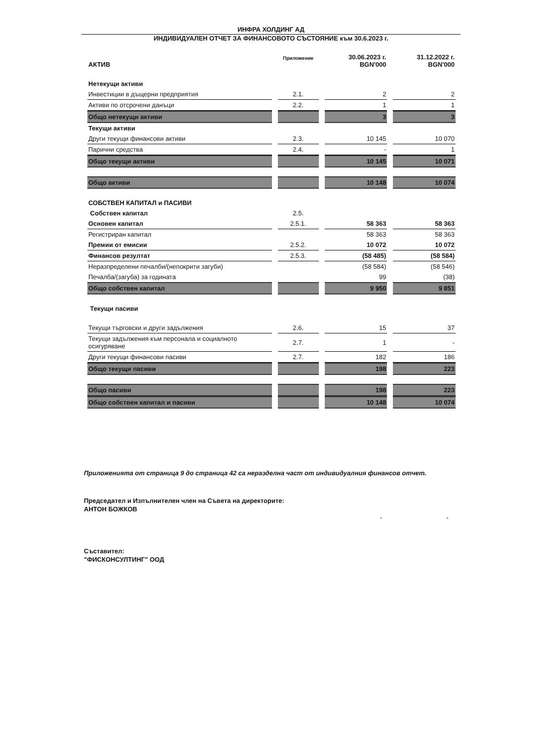ИНФРА ХОЛДИНГ АД
ИНДИВИДУАЛЕН ОТЧЕТ ЗА ФИНАНСОВОТО СЪСТОЯНИЕ към 30.6.2023 г.
| АКТИВ | Приложение | 30.06.2023 г. BGN'000 | 31.12.2022 г. BGN'000 |
| --- | --- | --- | --- |
| Нетекущи активи | | | |
| Инвестиции в дъщерни предприятия | 2.1. | 2 | 2 |
| Активи по отсрочени данъци | 2.2. | 1 | 1 |
| Общо нетекущи активи | | 3 | 3 |
| Текущи активи | | | |
| Други текущи финансови активи | 2.3. | 10 145 | 10 070 |
| Парични средства | 2.4. | - | 1 |
| Общо текущи активи | | 10 145 | 10 071 |
| Общо активи | | 10 148 | 10 074 |
| СОБСТВЕН КАПИТАЛ и ПАСИВИ | | | |
| Собствен капитал | 2.5. | | |
| Основен капитал | 2.5.1. | 58 363 | 58 363 |
| Регистриран капитал | | 58 363 | 58 363 |
| Премии от емисии | 2.5.2. | 10 072 | 10 072 |
| Финансов резултат | 2.5.3. | (58 485) | (58 584) |
| Неразпределени печалби/(непокрити загуби) | | (58 584) | (58 546) |
| Печалба/(загуба) за годината | | 99 | (38) |
| Общо собствен капитал | | 9 950 | 9 851 |
| Текущи пасиви | | | |
| Текущи търговски и други задължения | 2.6. | 15 | 37 |
| Текущи задължения към персонала и социалното осигуряване | 2.7. | 1 | - |
| Други текущи финансови пасиви | 2.7. | 182 | 186 |
| Общо текущи пасиви | | 198 | 223 |
| Общо пасиви | | 198 | 223 |
| Общо собствен капитал и пасиви | | 10 148 | 10 074 |
Приложенията от страница 9 до страница 42 са неразделна част от индивидуалния финансов отчет.
Председател и Изпълнителен член на Съвета на директорите:
АНТОН БОЖКОВ
- -
Съставител:
"ФИСКОНСУЛТИНГ" ООД